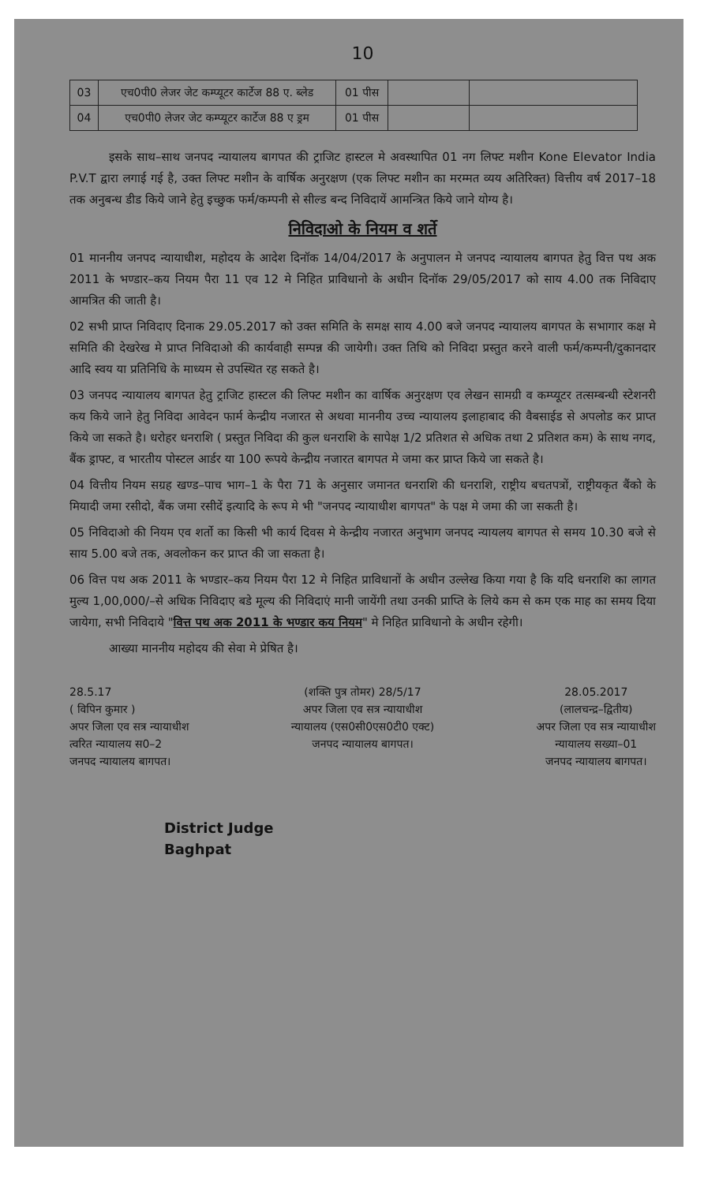10
| 03 | एच0पी0 लेजर जेट कम्प्यूटर कार्टेज 88 ए. ब्लेड | 01 पीस | | |
| 04 | एच0पी0 लेजर जेट कम्प्यूटर कार्टेज 88 ए ड्रम | 01 पीस | | |
इसके साथ–साथ जनपद न्यायालय बागपत की ट्राजिट हास्टल मे अवस्थापित 01 नग लिफ्ट मशीन Kone Elevator India P.V.T द्वारा लगाई गई है, उक्त लिफ्ट मशीन के वार्षिक अनुरक्षण (एक लिफ्ट मशीन का मरम्मत व्यय अतिरिक्त) वित्तीय वर्ष 2017–18 तक अनुबन्ध डीड किये जाने हेतु इच्छुक फर्म/कम्पनी से सील्ड बन्द निविदायें आमन्त्रित किये जाने योग्य है।
निविदाओ के नियम व शर्ते
01 माननीय जनपद न्यायाधीश, महोदय के आदेश दिनॉक 14/04/2017 के अनुपालन मे जनपद न्यायालय बागपत हेतु वित्त पथ अक 2011 के भण्डार–कय नियम पैरा 11 एव 12 मे निहित प्राविधानो के अधीन दिनॉक 29/05/2017 को साय 4.00 तक निविदाए आमत्रित की जाती है।
02 सभी प्राप्त निविदाए दिनाक 29.05.2017 को उक्त समिति के समक्ष साय 4.00 बजे जनपद न्यायालय बागपत के सभागार कक्ष मे समिति की देखरेख मे प्राप्त निविदाओ की कार्यवाही सम्पन्न की जायेगी। उक्त तिथि को निविदा प्रस्तुत करने वाली फर्म/कम्पनी/दुकानदार आदि स्वय या प्रतिनिधि के माध्यम से उपस्थित रह सकते है।
03 जनपद न्यायालय बागपत हेतु ट्राजिट हास्टल की लिफ्ट मशीन का वार्षिक अनुरक्षण एव लेखन सामग्री व कम्प्यूटर तत्सम्बन्धी स्टेशनरी कय किये जाने हेतु निविदा आवेदन फार्म केन्द्रीय नजारत से अथवा माननीय उच्च न्यायालय इलाहाबाद की वैबसाईड से अपलोड कर प्राप्त किये जा सकते है। धरोहर धनराशि ( प्रस्तुत निविदा की कुल धनराशि के सापेक्ष 1/2 प्रतिशत से अधिक तथा 2 प्रतिशत कम) के साथ नगद, बैंक ड्राफ्ट, व भारतीय पोस्टल आर्डर या 100 रूपये केन्द्रीय नजारत बागपत मे जमा कर प्राप्त किये जा सकते है।
04 वित्तीय नियम सग्रह खण्ड–पाच भाग–1 के पैरा 71 के अनुसार जमानत धनराशि की धनराशि, राष्ट्रीय बचतपत्रों, राष्ट्रीयकृत बैंको के मियादी जमा रसीदो, बैंक जमा रसीदें इत्यादि के रूप मे भी "जनपद न्यायाधीश बागपत" के पक्ष मे जमा की जा सकती है।
05 निविदाओ की नियम एव शर्तो का किसी भी कार्य दिवस मे केन्द्रीय नजारत अनुभाग जनपद न्यायलय बागपत से समय 10.30 बजे से साय 5.00 बजे तक, अवलोकन कर प्राप्त की जा सकता है।
06 वित्त पथ अक 2011 के भण्डार–कय नियम पैरा 12 मे निहित प्राविधानों के अधीन उल्लेख किया गया है कि यदि धनराशि का लागत मुल्य 1,00,000/–से अधिक निविदाए बडे मूल्य की निविदाएं मानी जायेंगी तथा उनकी प्राप्ति के लिये कम से कम एक माह का समय दिया जायेगा, सभी निविदाये "वित्त पथ अक 2011 के भण्डार कय नियम" मे निहित प्राविधानो के अधीन रहेगी।
आख्या माननीय महोदय की सेवा मे प्रेषित है।
28.5.17
( विपिन कुमार )
अपर जिला एव सत्र न्यायाधीश
त्वरित न्यायालय स0–2
जनपद न्यायालय बागपत।
(शक्ति पुत्र तोमर) 28/5/17
अपर जिला एव सत्र न्यायाधीश
न्यायालय (एस0सी0एस0टी0 एक्ट)
जनपद न्यायालय बागपत।
28.05.2017
(लालचन्द्र–द्वितीय)
अपर जिला एव सत्र न्यायाधीश
न्यायालय सख्या–01
जनपद न्यायालय बागपत।
District Judge
Baghpat